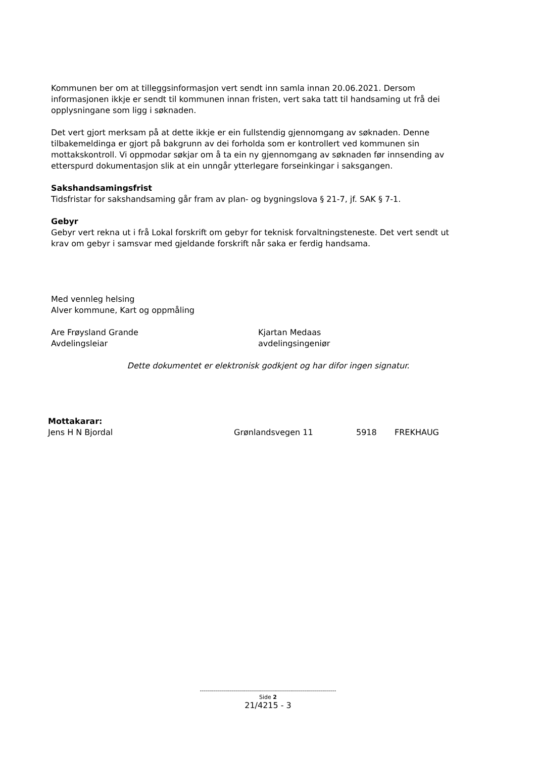Kommunen ber om at tilleggsinformasjon vert sendt inn samla innan 20.06.2021. Dersom informasjonen ikkje er sendt til kommunen innan fristen, vert saka tatt til handsaming ut frå dei opplysningane som ligg i søknaden.
Det vert gjort merksam på at dette ikkje er ein fullstendig gjennomgang av søknaden. Denne tilbakemeldinga er gjort på bakgrunn av dei forholda som er kontrollert ved kommunen sin mottakskontroll. Vi oppmodar søkjar om å ta ein ny gjennomgang av søknaden før innsending av etterspurd dokumentasjon slik at ein unngår ytterlegare forseinkingar i saksgangen.
Sakshandsamingsfrist
Tidsfristar for sakshandsaming går fram av plan- og bygningslova § 21-7, jf. SAK § 7-1.
Gebyr
Gebyr vert rekna ut i frå Lokal forskrift om gebyr for teknisk forvaltningsteneste. Det vert sendt ut krav om gebyr i samsvar med gjeldande forskrift når saka er ferdig handsama.
Med vennleg helsing
Alver kommune, Kart og oppmåling
Are Frøysland Grande
Avdelingsleiar
Kjartan Medaas
avdelingsingeniør
Dette dokumentet er elektronisk godkjent og har difor ingen signatur.
Mottakarar:
Jens H N Bjordal Grønlandsvegen 11 5918 FREKHAUG
--------------------------------------------------------------------
Side 2
21/4215 - 3